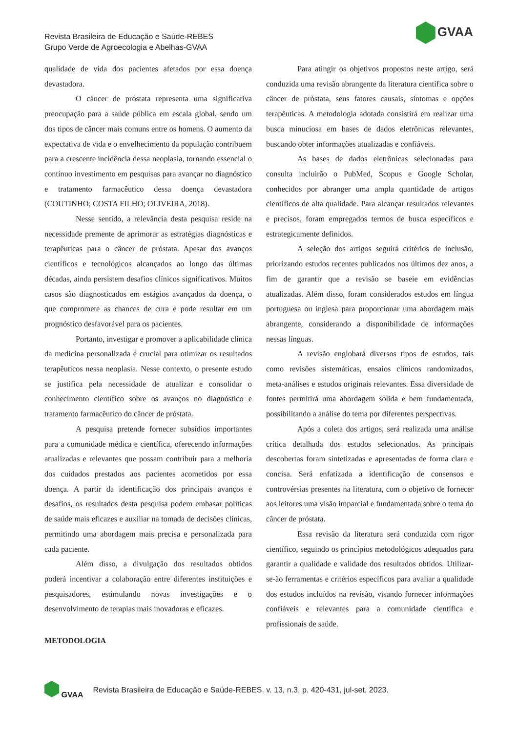Revista Brasileira de Educação e Saúde-REBES
Grupo Verde de Agroecologia e Abelhas-GVAA
GVAA
qualidade de vida dos pacientes afetados por essa doença devastadora.
O câncer de próstata representa uma significativa preocupação para a saúde pública em escala global, sendo um dos tipos de câncer mais comuns entre os homens. O aumento da expectativa de vida e o envelhecimento da população contribuem para a crescente incidência dessa neoplasia, tornando essencial o contínuo investimento em pesquisas para avançar no diagnóstico e tratamento farmacêutico dessa doença devastadora (COUTINHO; COSTA FILHO; OLIVEIRA, 2018).
Nesse sentido, a relevância desta pesquisa reside na necessidade premente de aprimorar as estratégias diagnósticas e terapêuticas para o câncer de próstata. Apesar dos avanços científicos e tecnológicos alcançados ao longo das últimas décadas, ainda persistem desafios clínicos significativos. Muitos casos são diagnosticados em estágios avançados da doença, o que compromete as chances de cura e pode resultar em um prognóstico desfavorável para os pacientes.
Portanto, investigar e promover a aplicabilidade clínica da medicina personalizada é crucial para otimizar os resultados terapêuticos nessa neoplasia. Nesse contexto, o presente estudo se justifica pela necessidade de atualizar e consolidar o conhecimento científico sobre os avanços no diagnóstico e tratamento farmacêutico do câncer de próstata.
A pesquisa pretende fornecer subsídios importantes para a comunidade médica e científica, oferecendo informações atualizadas e relevantes que possam contribuir para a melhoria dos cuidados prestados aos pacientes acometidos por essa doença. A partir da identificação dos principais avanços e desafios, os resultados desta pesquisa podem embasar políticas de saúde mais eficazes e auxiliar na tomada de decisões clínicas, permitindo uma abordagem mais precisa e personalizada para cada paciente.
Além disso, a divulgação dos resultados obtidos poderá incentivar a colaboração entre diferentes instituições e pesquisadores, estimulando novas investigações e o desenvolvimento de terapias mais inovadoras e eficazes.
METODOLOGIA
Para atingir os objetivos propostos neste artigo, será conduzida uma revisão abrangente da literatura científica sobre o câncer de próstata, seus fatores causais, sintomas e opções terapêuticas. A metodologia adotada consistirá em realizar uma busca minuciosa em bases de dados eletrônicas relevantes, buscando obter informações atualizadas e confiáveis.
As bases de dados eletrônicas selecionadas para consulta incluirão o PubMed, Scopus e Google Scholar, conhecidos por abranger uma ampla quantidade de artigos científicos de alta qualidade. Para alcançar resultados relevantes e precisos, foram empregados termos de busca específicos e estrategicamente definidos.
A seleção dos artigos seguirá critérios de inclusão, priorizando estudos recentes publicados nos últimos dez anos, a fim de garantir que a revisão se baseie em evidências atualizadas. Além disso, foram considerados estudos em língua portuguesa ou inglesa para proporcionar uma abordagem mais abrangente, considerando a disponibilidade de informações nessas línguas.
A revisão englobará diversos tipos de estudos, tais como revisões sistemáticas, ensaios clínicos randomizados, meta-análises e estudos originais relevantes. Essa diversidade de fontes permitirá uma abordagem sólida e bem fundamentada, possibilitando a análise do tema por diferentes perspectivas.
Após a coleta dos artigos, será realizada uma análise crítica detalhada dos estudos selecionados. As principais descobertas foram sintetizadas e apresentadas de forma clara e concisa. Será enfatizada a identificação de consensos e controvérsias presentes na literatura, com o objetivo de fornecer aos leitores uma visão imparcial e fundamentada sobre o tema do câncer de próstata.
Essa revisão da literatura será conduzida com rigor científico, seguindo os princípios metodológicos adequados para garantir a qualidade e validade dos resultados obtidos. Utilizar-se-ão ferramentas e critérios específicos para avaliar a qualidade dos estudos incluídos na revisão, visando fornecer informações confiáveis e relevantes para a comunidade científica e profissionais de saúde.
GVAA Revista Brasileira de Educação e Saúde-REBES. v. 13, n.3, p. 420-431, jul-set, 2023.